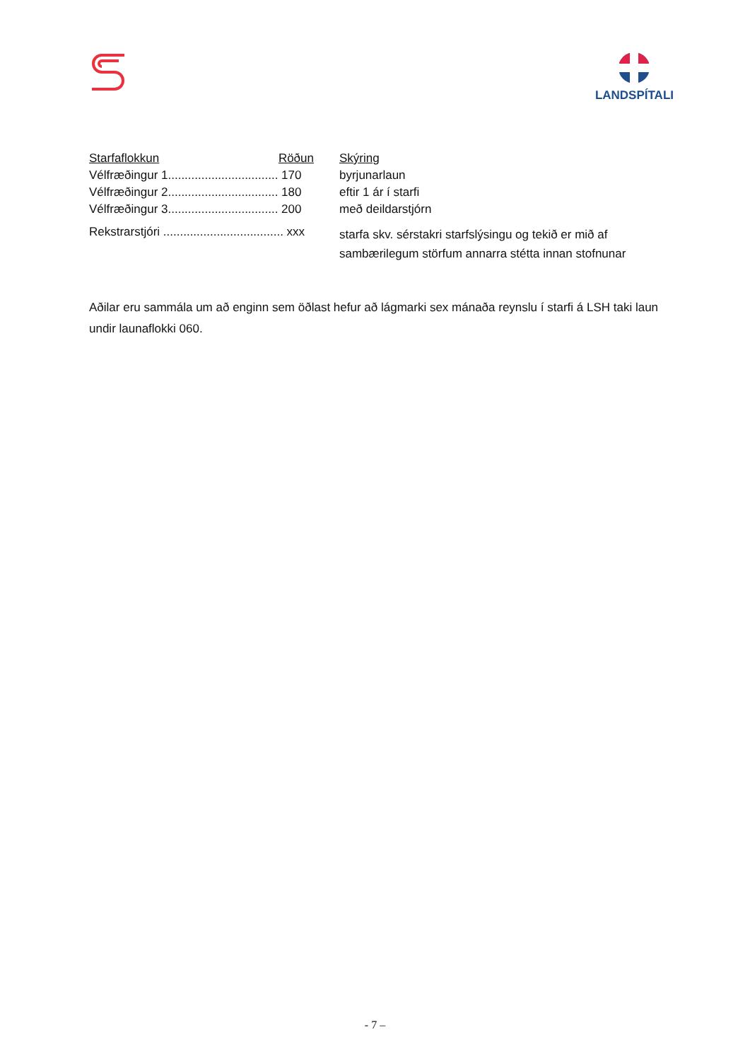LANDSPÍTALI
| Starfaflokkun Röðun | Skýring |
| --- | --- |
| Vélfræðingur 1................................. 170 | byrjunarlaun |
| Vélfræðingur 2................................. 180 | eftir 1 ár í starfi |
| Vélfræðingur 3................................. 200 | með deildarstjórn |
| Rekstrarstjóri .................................... xxx | starfa skv. sérstakri starfslýsingu og tekið er mið af sambærilegum störfum annarra stétta innan stofnunar |
Aðilar eru sammála um að enginn sem öðlast hefur að lágmarki sex mánaða reynslu í starfi á LSH taki laun undir launaflokki 060.
- 7 –